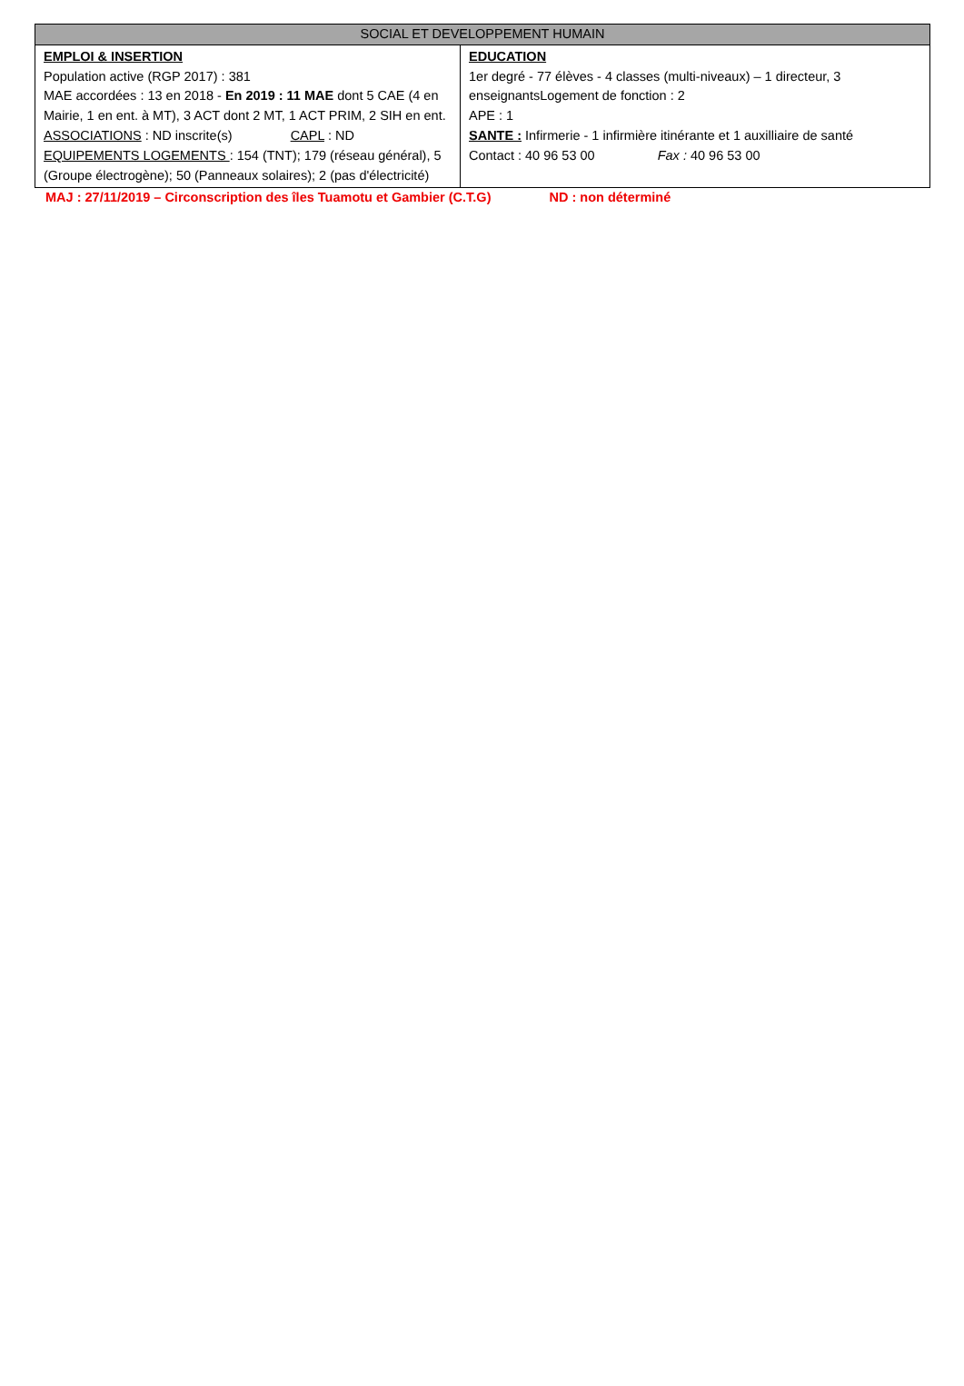| SOCIAL ET DEVELOPPEMENT HUMAIN | |
| --- | --- |
| EMPLOI & INSERTION Population active (RGP 2017) : 381 MAE accordées : 13 en 2018 - En 2019 : 11 MAE dont 5 CAE (4 en Mairie, 1 en ent. à MT), 3 ACT dont 2 MT, 1 ACT PRIM, 2 SIH en ent. ASSOCIATIONS : ND inscrite(s) CAPL : ND EQUIPEMENTS LOGEMENTS : 154 (TNT); 179 (réseau général), 5 (Groupe électrogène); 50 (Panneaux solaires); 2 (pas d'électricité) | EDUCATION 1er degré - 77 élèves - 4 classes (multi-niveaux) – 1 directeur, 3 enseignantsLogement de fonction : 2 APE : 1 SANTE : Infirmerie - 1 infirmière itinérante et 1 auxilliaire de santé Contact : 40 96 53 00 Fax : 40 96 53 00 |
MAJ : 27/11/2019 – Circonscription des îles Tuamotu et Gambier (C.T.G) ND : non déterminé